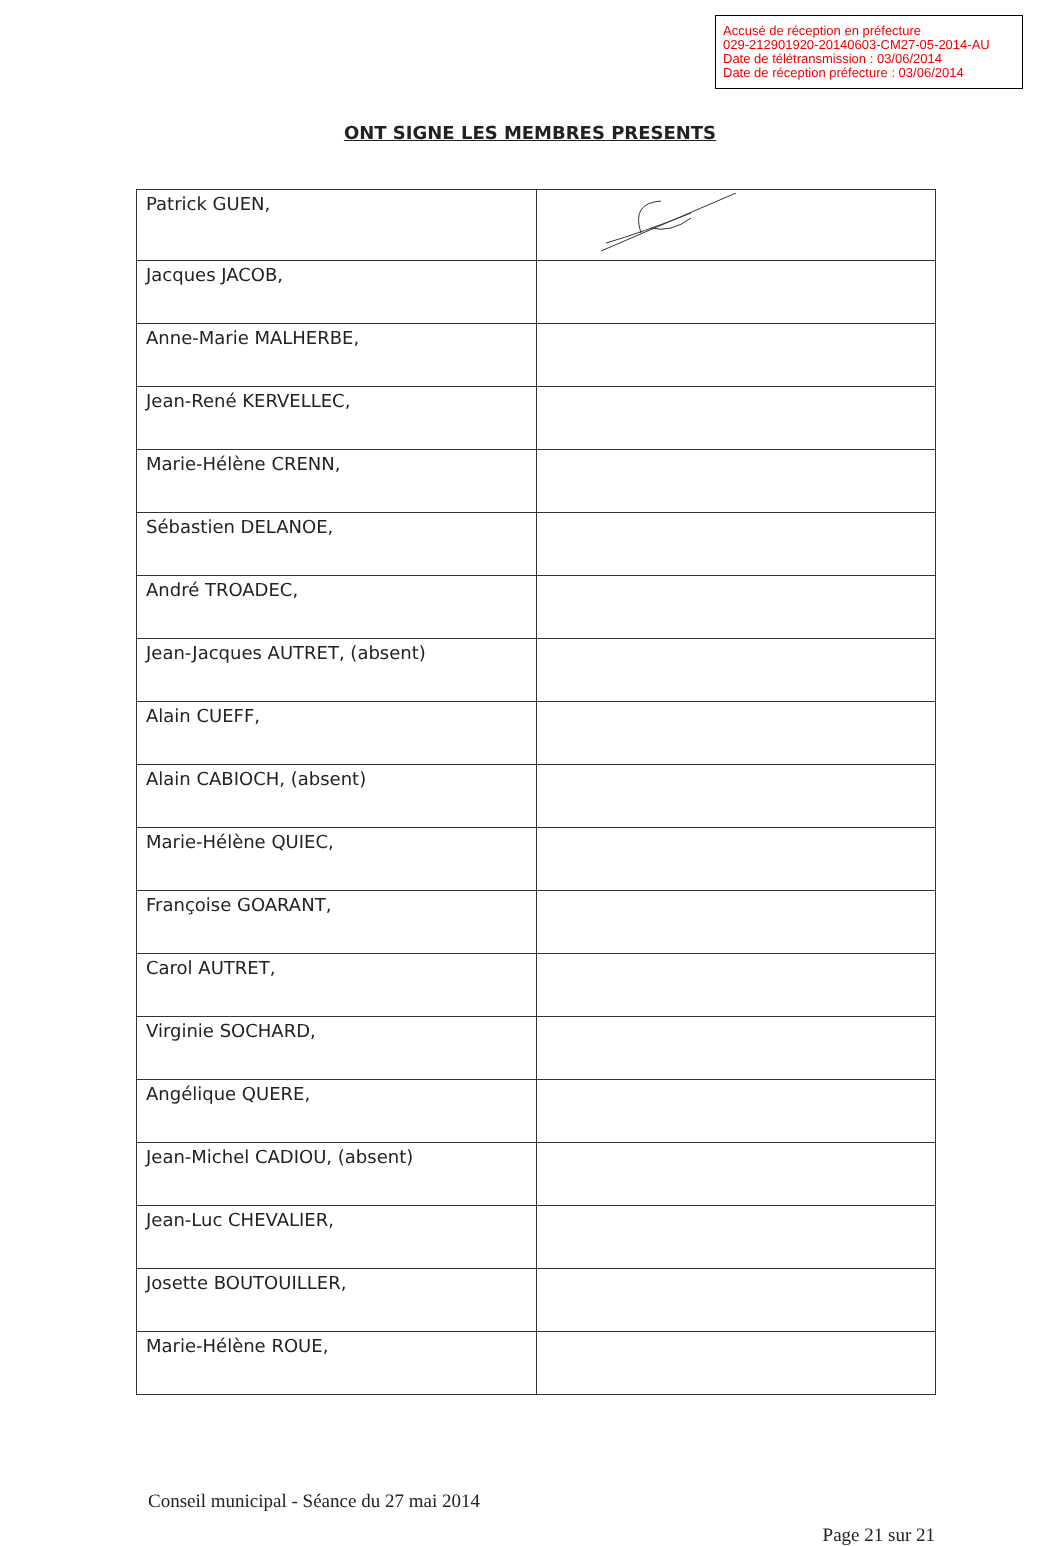Accusé de réception en préfecture
029-212901920-20140603-CM27-05-2014-AU
Date de télétransmission : 03/06/2014
Date de réception préfecture : 03/06/2014
ONT SIGNE LES MEMBRES PRESENTS
| Patrick GUEN, | |
| Jacques JACOB, | |
| Anne-Marie MALHERBE, | |
| Jean-René KERVELLEC, | |
| Marie-Hélène CRENN, | |
| Sébastien DELANOE, | |
| André TROADEC, | |
| Jean-Jacques AUTRET, (absent) | |
| Alain CUEFF, | |
| Alain CABIOCH, (absent) | |
| Marie-Hélène QUIEC, | |
| Françoise GOARANT, | |
| Carol AUTRET, | |
| Virginie SOCHARD, | |
| Angélique QUERE, | |
| Jean-Michel CADIOU, (absent) | |
| Jean-Luc CHEVALIER, | |
| Josette BOUTOUILLER, | |
| Marie-Hélène ROUE, | |
Conseil municipal - Séance du 27 mai 2014
Page 21 sur 21